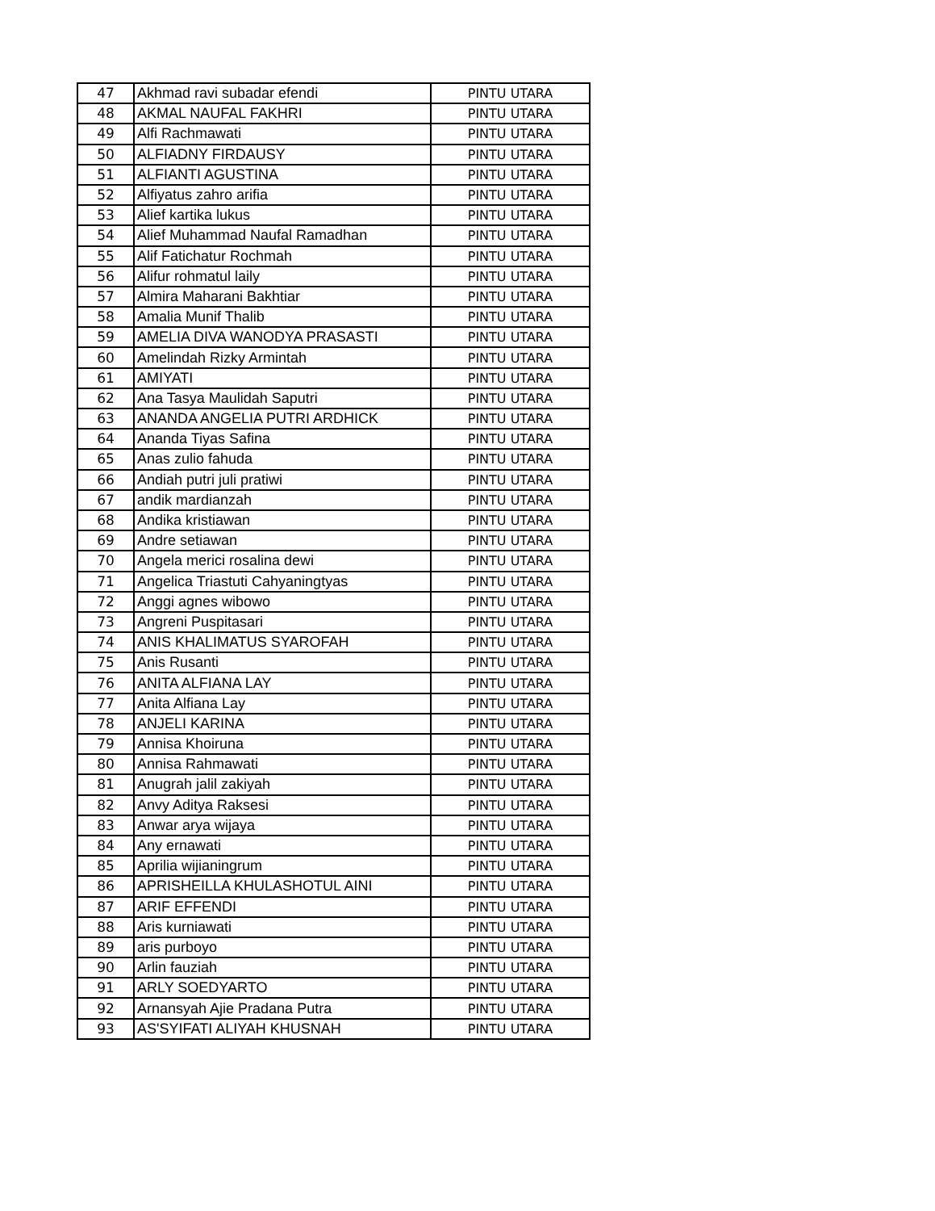| 47 | Akhmad ravi subadar efendi | PINTU UTARA |
| 48 | AKMAL NAUFAL FAKHRI | PINTU UTARA |
| 49 | Alfi Rachmawati | PINTU UTARA |
| 50 | ALFIADNY FIRDAUSY | PINTU UTARA |
| 51 | ALFIANTI AGUSTINA | PINTU UTARA |
| 52 | Alfiyatus zahro arifia | PINTU UTARA |
| 53 | Alief kartika lukus | PINTU UTARA |
| 54 | Alief Muhammad Naufal Ramadhan | PINTU UTARA |
| 55 | Alif Fatichatur Rochmah | PINTU UTARA |
| 56 | Alifur rohmatul laily | PINTU UTARA |
| 57 | Almira Maharani Bakhtiar | PINTU UTARA |
| 58 | Amalia Munif Thalib | PINTU UTARA |
| 59 | AMELIA DIVA WANODYA PRASASTI | PINTU UTARA |
| 60 | Amelindah Rizky Armintah | PINTU UTARA |
| 61 | AMIYATI | PINTU UTARA |
| 62 | Ana Tasya Maulidah Saputri | PINTU UTARA |
| 63 | ANANDA ANGELIA PUTRI ARDHICK | PINTU UTARA |
| 64 | Ananda Tiyas Safina | PINTU UTARA |
| 65 | Anas zulio fahuda | PINTU UTARA |
| 66 | Andiah putri juli pratiwi | PINTU UTARA |
| 67 | andik mardianzah | PINTU UTARA |
| 68 | Andika kristiawan | PINTU UTARA |
| 69 | Andre setiawan | PINTU UTARA |
| 70 | Angela merici rosalina dewi | PINTU UTARA |
| 71 | Angelica Triastuti Cahyaningtyas | PINTU UTARA |
| 72 | Anggi agnes wibowo | PINTU UTARA |
| 73 | Angreni Puspitasari | PINTU UTARA |
| 74 | ANIS KHALIMATUS SYAROFAH | PINTU UTARA |
| 75 | Anis Rusanti | PINTU UTARA |
| 76 | ANITA ALFIANA LAY | PINTU UTARA |
| 77 | Anita Alfiana Lay | PINTU UTARA |
| 78 | ANJELI KARINA | PINTU UTARA |
| 79 | Annisa Khoiruna | PINTU UTARA |
| 80 | Annisa Rahmawati | PINTU UTARA |
| 81 | Anugrah jalil zakiyah | PINTU UTARA |
| 82 | Anvy Aditya Raksesi | PINTU UTARA |
| 83 | Anwar arya wijaya | PINTU UTARA |
| 84 | Any ernawati | PINTU UTARA |
| 85 | Aprilia wijianingrum | PINTU UTARA |
| 86 | APRISHEILLA KHULASHOTUL AINI | PINTU UTARA |
| 87 | ARIF EFFENDI | PINTU UTARA |
| 88 | Aris kurniawati | PINTU UTARA |
| 89 | aris purboyo | PINTU UTARA |
| 90 | Arlin fauziah | PINTU UTARA |
| 91 | ARLY SOEDYARTO | PINTU UTARA |
| 92 | Arnansyah Ajie Pradana Putra | PINTU UTARA |
| 93 | AS'SYIFATI ALIYAH KHUSNAH | PINTU UTARA |